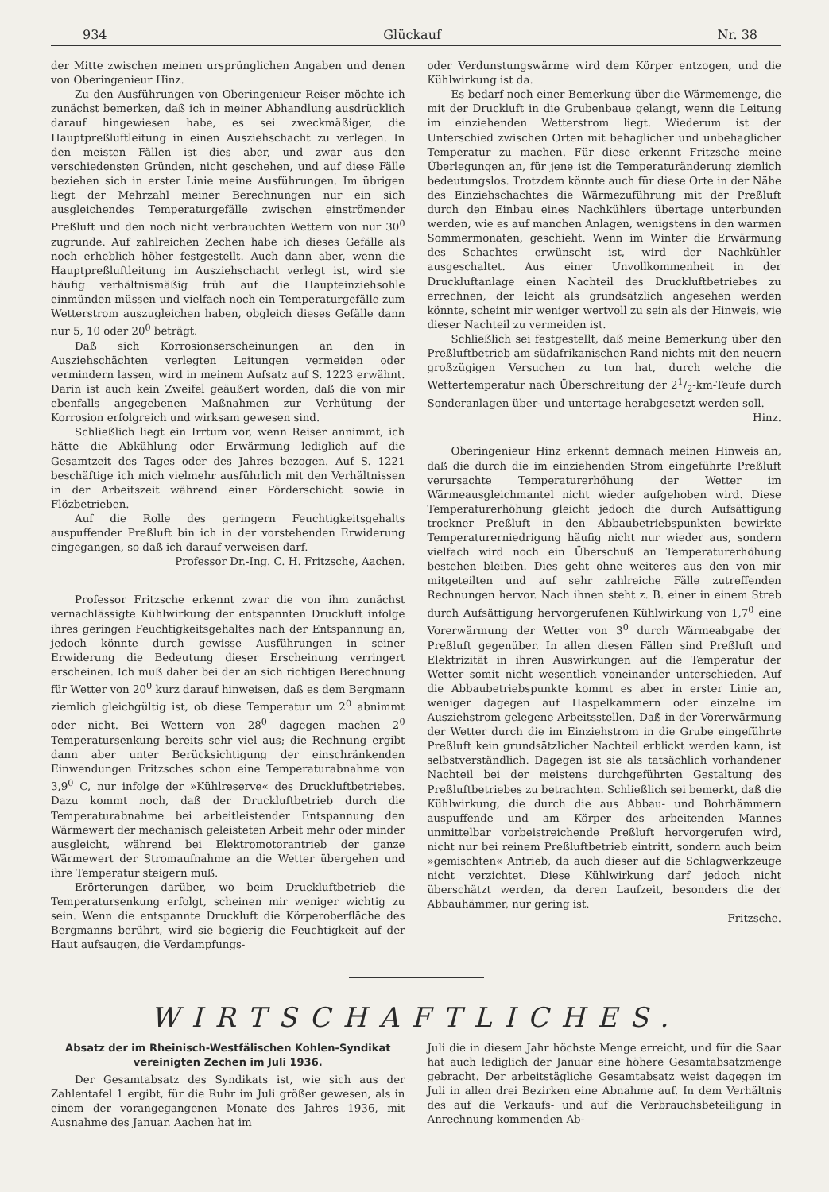934 Glückauf Nr. 38
der Mitte zwischen meinen ursprünglichen Angaben und denen von Oberingenieur Hinz.
Zu den Ausführungen von Oberingenieur Reiser möchte ich zunächst bemerken, daß ich in meiner Abhandlung ausdrücklich darauf hingewiesen habe, es sei zweckmäßiger, die Hauptpreßluftleitung in einen Ausziehschacht zu verlegen. In den meisten Fällen ist dies aber, und zwar aus den verschiedensten Gründen, nicht geschehen, und auf diese Fälle beziehen sich in erster Linie meine Ausführungen. Im übrigen liegt der Mehrzahl meiner Berechnungen nur ein sich ausgleichendes Temperaturgefälle zwischen einströmender Preßluft und den noch nicht verbrauchten Wettern von nur 30<sup>0</sup> zugrunde. Auf zahlreichen Zechen habe ich dieses Gefälle als noch erheblich höher festgestellt. Auch dann aber, wenn die Hauptpreßluftleitung im Ausziehschacht verlegt ist, wird sie häufig verhältnismäßig früh auf die Haupteinziehsohle einmünden müssen und vielfach noch ein Temperaturgefälle zum Wetterstrom auszugleichen haben, obgleich dieses Gefälle dann nur 5, 10 oder 20<sup>0</sup> beträgt.
Daß sich Korrosionserscheinungen an den in Ausziehschächten verlegten Leitungen vermeiden oder vermindern lassen, wird in meinem Aufsatz auf S. 1223 erwähnt. Darin ist auch kein Zweifel geäußert worden, daß die von mir ebenfalls angegebenen Maßnahmen zur Verhütung der Korrosion erfolgreich und wirksam gewesen sind.
Schließlich liegt ein Irrtum vor, wenn Reiser annimmt, ich hätte die Abkühlung oder Erwärmung lediglich auf die Gesamtzeit des Tages oder des Jahres bezogen. Auf S. 1221 beschäftige ich mich vielmehr ausführlich mit den Verhältnissen in der Arbeitszeit während einer Förderschicht sowie in Flözbetrieben.
Auf die Rolle des geringern Feuchtigkeitsgehalts auspuffender Preßluft bin ich in der vorstehenden Erwiderung eingegangen, so daß ich darauf verweisen darf.
Professor Dr.-Ing. C. H. Fritzsche, Aachen.
Professor Fritzsche erkennt zwar die von ihm zunächst vernachlässigte Kühlwirkung der entspannten Druckluft infolge ihres geringen Feuchtigkeitsgehaltes nach der Entspannung an, jedoch könnte durch gewisse Ausführungen in seiner Erwiderung die Bedeutung dieser Erscheinung verringert erscheinen. Ich muß daher bei der an sich richtigen Berechnung für Wetter von 20<sup>0</sup> kurz darauf hinweisen, daß es dem Bergmann ziemlich gleichgültig ist, ob diese Temperatur um 2<sup>0</sup> abnimmt oder nicht. Bei Wettern von 28<sup>0</sup> dagegen machen 2<sup>0</sup> Temperatursenkung bereits sehr viel aus; die Rechnung ergibt dann aber unter Berücksichtigung der einschränkenden Einwendungen Fritzsches schon eine Temperaturabnahme von 3,9<sup>0</sup> C, nur infolge der »Kühlreserve« des Druckluftbetriebes. Dazu kommt noch, daß der Druckluftbetrieb durch die Temperaturabnahme bei arbeitleistender Entspannung den Wärmewert der mechanisch geleisteten Arbeit mehr oder minder ausgleicht, während bei Elektromotorantrieb der ganze Wärmewert der Stromaufnahme an die Wetter übergehen und ihre Temperatur steigern muß.
Erörterungen darüber, wo beim Druckluftbetrieb die Temperatursenkung erfolgt, scheinen mir weniger wichtig zu sein. Wenn die entspannte Druckluft die Körperoberfläche des Bergmanns berührt, wird sie begierig die Feuchtigkeit auf der Haut aufsaugen, die Verdampfungs-
oder Verdunstungswärme wird dem Körper entzogen, und die Kühlwirkung ist da.
Es bedarf noch einer Bemerkung über die Wärmemenge, die mit der Druckluft in die Grubenbaue gelangt, wenn die Leitung im einziehenden Wetterstrom liegt. Wiederum ist der Unterschied zwischen Orten mit behaglicher und unbehaglicher Temperatur zu machen. Für diese erkennt Fritzsche meine Überlegungen an, für jene ist die Temperaturänderung ziemlich bedeutungslos. Trotzdem könnte auch für diese Orte in der Nähe des Einziehschachtes die Wärmezuführung mit der Preßluft durch den Einbau eines Nachkühlers übertage unterbunden werden, wie es auf manchen Anlagen, wenigstens in den warmen Sommermonaten, geschieht. Wenn im Winter die Erwärmung des Schachtes erwünscht ist, wird der Nachkühler ausgeschaltet. Aus einer Unvollkommenheit in der Druckluftanlage einen Nachteil des Druckluftbetriebes zu errechnen, der leicht als grundsätzlich angesehen werden könnte, scheint mir weniger wertvoll zu sein als der Hinweis, wie dieser Nachteil zu vermeiden ist.
Schließlich sei festgestellt, daß meine Bemerkung über den Preßluftbetrieb am südafrikanischen Rand nichts mit den neuern großzügigen Versuchen zu tun hat, durch welche die Wettertemperatur nach Überschreitung der 21/2-km-Teufe durch Sonderanlagen über- und untertage herabgesetzt werden soll. Hinz.
Oberingenieur Hinz erkennt demnach meinen Hinweis an, daß die durch die im einziehenden Strom eingeführte Preßluft verursachte Temperaturerhöhung der Wetter im Wärmeausgleichmantel nicht wieder aufgehoben wird. Diese Temperaturerhöhung gleicht jedoch die durch Aufsättigung trockner Preßluft in den Abbaubetriebspunkten bewirkte Temperaturerniedrigung häufig nicht nur wieder aus, sondern vielfach wird noch ein Überschuß an Temperaturerhöhung bestehen bleiben. Dies geht ohne weiteres aus den von mir mitgeteilten und auf sehr zahlreiche Fälle zutreffenden Rechnungen hervor. Nach ihnen steht z. B. einer in einem Streb durch Aufsättigung hervorgerufenen Kühlwirkung von 1,7<sup>0</sup> eine Vorerwärmung der Wetter von 3<sup>0</sup> durch Wärmeabgabe der Preßluft gegenüber. In allen diesen Fällen sind Preßluft und Elektrizität in ihren Auswirkungen auf die Temperatur der Wetter somit nicht wesentlich voneinander unterschieden. Auf die Abbaubetriebspunkte kommt es aber in erster Linie an, weniger dagegen auf Haspelkammern oder einzelne im Ausziehstrom gelegene Arbeitsstellen. Daß in der Vorerwärmung der Wetter durch die im Einziehstrom in die Grube eingeführte Preßluft kein grundsätzlicher Nachteil erblickt werden kann, ist selbstverständlich. Dagegen ist sie als tatsächlich vorhandener Nachteil bei der meistens durchgeführten Gestaltung des Preßluftbetriebes zu betrachten. Schließlich sei bemerkt, daß die Kühlwirkung, die durch die aus Abbau- und Bohrhämmern auspuffende und am Körper des arbeitenden Mannes unmittelbar vorbeistreichende Preßluft hervorgerufen wird, nicht nur bei reinem Preßluftbetrieb eintritt, sondern auch beim »gemischten« Antrieb, da auch dieser auf die Schlagwerkzeuge nicht verzichtet. Diese Kühlwirkung darf jedoch nicht überschätzt werden, da deren Laufzeit, besonders die der Abbauhämmer, nur gering ist.
Fritzsche.
WIRTSCHAFTLICHES.
Absatz der im Rheinisch-Westfälischen Kohlen-Syndikat vereinigten Zechen im Juli 1936.
Der Gesamtabsatz des Syndikats ist, wie sich aus der Zahlentafel 1 ergibt, für die Ruhr im Juli größer gewesen, als in einem der vorangegangenen Monate des Jahres 1936, mit Ausnahme des Januar. Aachen hat im
Juli die in diesem Jahr höchste Menge erreicht, und für die Saar hat auch lediglich der Januar eine höhere Gesamtabsatzmenge gebracht. Der arbeitstägliche Gesamtabsatz weist dagegen im Juli in allen drei Bezirken eine Abnahme auf. In dem Verhältnis des auf die Verkaufs- und auf die Verbrauchsbeteiligung in Anrechnung kommenden Ab-